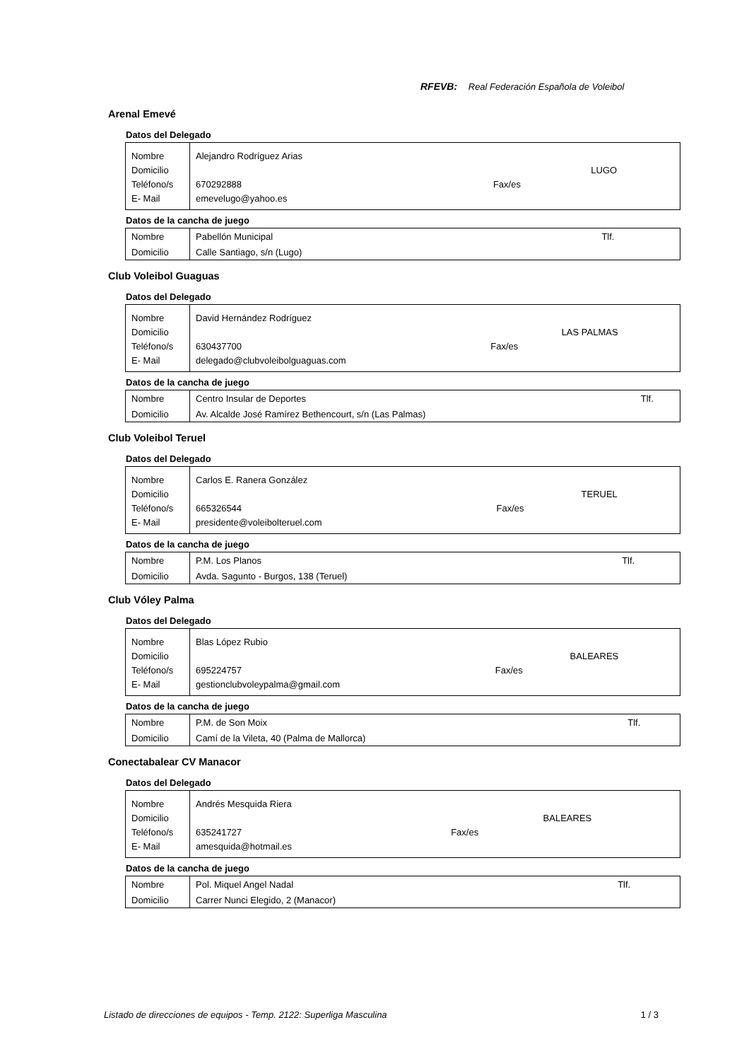RFEVB: Real Federación Española de Voleibol
Arenal Emevé
Datos del Delegado
| Nombre | Alejandro Rodríguez Arias | | |
| Domicilio | | | LUGO |
| Teléfono/s | 670292888 | Fax/es | |
| E- Mail | emevelugo@yahoo.es | | |
Datos de la cancha de juego
| Nombre | Pabellón Municipal | Tlf. |
| Domicilio | Calle Santiago, s/n (Lugo) | |
Club Voleibol Guaguas
Datos del Delegado
| Nombre | David Hernández Rodríguez | | |
| Domicilio | | | LAS PALMAS |
| Teléfono/s | 630437700 | Fax/es | |
| E- Mail | delegado@clubvoleibolguaguas.com | | |
Datos de la cancha de juego
| Nombre | Centro Insular de Deportes | Tlf. |
| Domicilio | Av. Alcalde José Ramírez Bethencourt, s/n (Las Palmas) | |
Club Voleibol Teruel
Datos del Delegado
| Nombre | Carlos E. Ranera González | | |
| Domicilio | | | TERUEL |
| Teléfono/s | 665326544 | Fax/es | |
| E- Mail | presidente@voleibolteruel.com | | |
Datos de la cancha de juego
| Nombre | P.M. Los Planos | Tlf. |
| Domicilio | Avda. Sagunto - Burgos, 138 (Teruel) | |
Club Vóley Palma
Datos del Delegado
| Nombre | Blas López Rubio | | |
| Domicilio | | | BALEARES |
| Teléfono/s | 695224757 | Fax/es | |
| E- Mail | gestionclubvoleypalma@gmail.com | | |
Datos de la cancha de juego
| Nombre | P.M. de Son Moix | Tlf. |
| Domicilio | Camí de la Vileta, 40 (Palma de Mallorca) | |
Conectabalear CV Manacor
Datos del Delegado
| Nombre | Andrés Mesquida Riera | | |
| Domicilio | | | BALEARES |
| Teléfono/s | 635241727 | Fax/es | |
| E- Mail | amesquida@hotmail.es | | |
Datos de la cancha de juego
| Nombre | Pol. Miquel Angel Nadal | Tlf. |
| Domicilio | Carrer Nunci Elegido, 2 (Manacor) | |
Listado de direcciones de equipos - Temp. 2122: Superliga Masculina 1 / 3